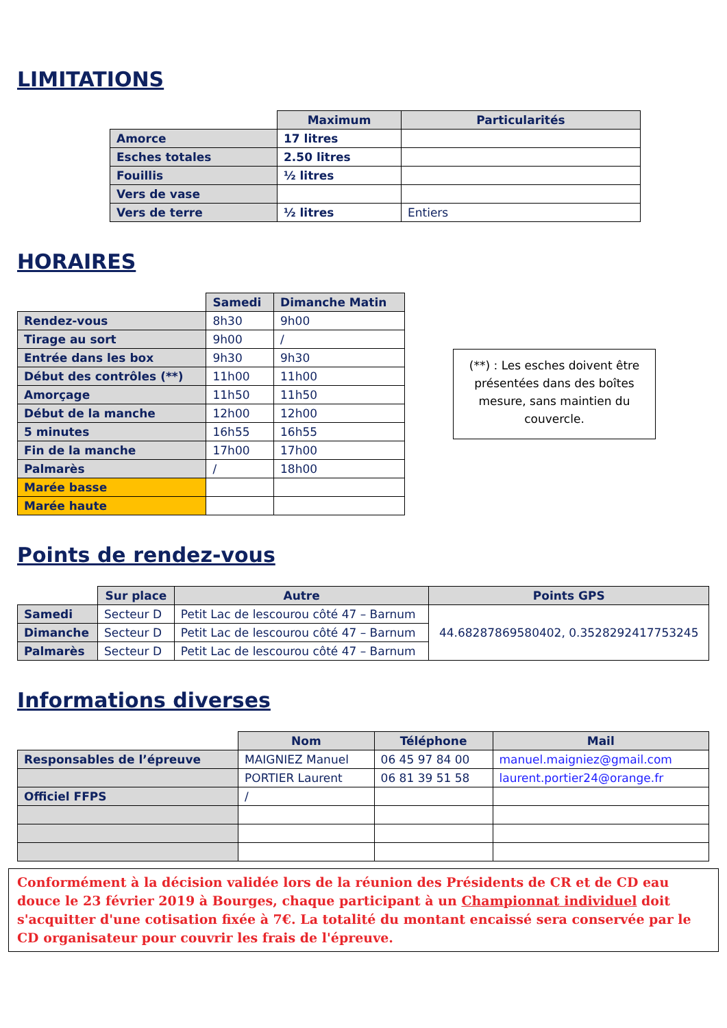LIMITATIONS
| | Maximum | Particularités |
| --- | --- | --- |
| Amorce | 17 litres | |
| Esches totales | 2.50 litres | |
| Fouillis | ½ litres | |
| Vers de vase | | |
| Vers de terre | ½ litres | Entiers |
HORAIRES
| | Samedi | Dimanche Matin |
| --- | --- | --- |
| Rendez-vous | 8h30 | 9h00 |
| Tirage au sort | 9h00 | / |
| Entrée dans les box | 9h30 | 9h30 |
| Début des contrôles (**) | 11h00 | 11h00 |
| Amorçage | 11h50 | 11h50 |
| Début de la manche | 12h00 | 12h00 |
| 5 minutes | 16h55 | 16h55 |
| Fin de la manche | 17h00 | 17h00 |
| Palmarès | / | 18h00 |
| Marée basse | | |
| Marée haute | | |
(**) : Les esches doivent être présentées dans des boîtes mesure, sans maintien du couvercle.
Points de rendez-vous
| | Sur place | Autre | Points GPS |
| --- | --- | --- | --- |
| Samedi | Secteur D | Petit Lac de lescourou côté 47 – Barnum | 44.68287869580402, 0.3528292417753245 |
| Dimanche | Secteur D | Petit Lac de lescourou côté 47 – Barnum | |
| Palmarès | Secteur D | Petit Lac de lescourou côté 47 – Barnum | |
Informations diverses
| | Nom | Téléphone | Mail |
| --- | --- | --- | --- |
| Responsables de l’épreuve | MAIGNIEZ Manuel | 06 45 97 84 00 | manuel.maigniez@gmail.com |
| | PORTIER Laurent | 06 81 39 51 58 | laurent.portier24@orange.fr |
| Officiel FFPS | / | | |
Conformément à la décision validée lors de la réunion des Présidents de CR et de CD eau douce le 23 février 2019 à Bourges, chaque participant à un Championnat individuel doit s'acquitter d'une cotisation fixée à 7€. La totalité du montant encaissé sera conservée par le CD organisateur pour couvrir les frais de l'épreuve.